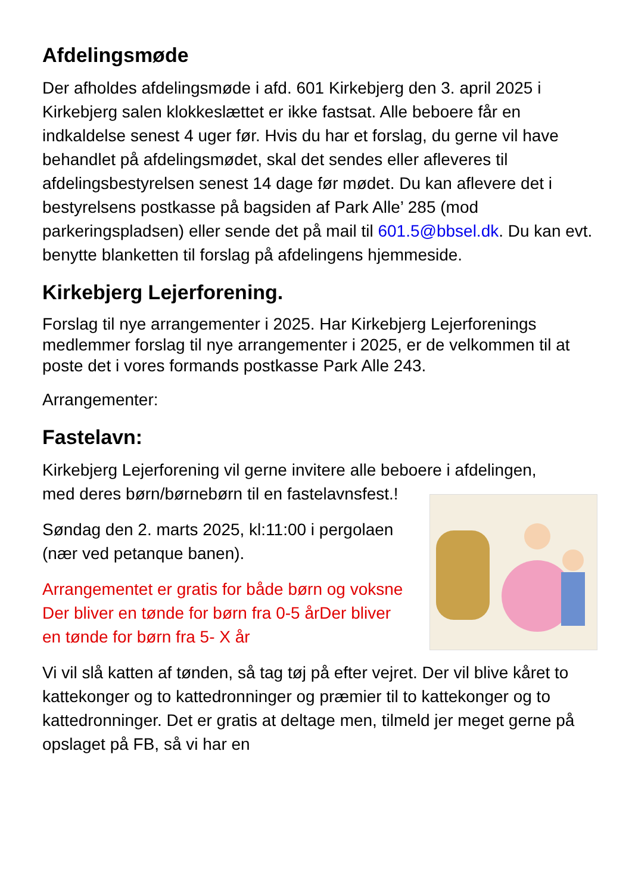Afdelingsmøde
Der afholdes afdelingsmøde i afd. 601 Kirkebjerg den 3. april 2025 i Kirkebjerg salen klokkeslættet er ikke fastsat. Alle beboere får en indkaldelse senest 4 uger før. Hvis du har et forslag, du gerne vil have behandlet på afdelingsmødet, skal det sendes eller afleveres til afdelingsbestyrelsen senest 14 dage før mødet. Du kan aflevere det i bestyrelsens postkasse på bagsiden af Park Alle’ 285 (mod parkeringspladsen) eller sende det på mail til 601.5@bbsel.dk. Du kan evt. benytte blanketten til forslag på afdelingens hjemmeside.
Kirkebjerg Lejerforening.
Forslag til nye arrangementer i 2025. Har Kirkebjerg Lejerforenings medlemmer forslag til nye arrangementer i 2025, er de velkommen til at poste det i vores formands postkasse Park Alle 243.
Arrangementer:
Fastelavn:
Kirkebjerg Lejerforening vil gerne invitere alle beboere i afdelingen,
med deres børn/børnebørn til en fastelavnsfest.!
Søndag den 2. marts 2025, kl:11:00 i pergolaen (nær ved petanque banen).
Arrangementet er gratis for både børn og voksne Der bliver en tønde for børn fra 0-5 årDer bliver en tønde for børn fra 5- X år
Vi vil slå katten af tønden, så tag tøj på efter vejret. Der vil blive kåret to kattekonger og to kattedronninger og præmier til to kattekonger og to kattedronninger. Det er gratis at deltage men, tilmeld jer meget gerne på opslaget på FB, så vi har en